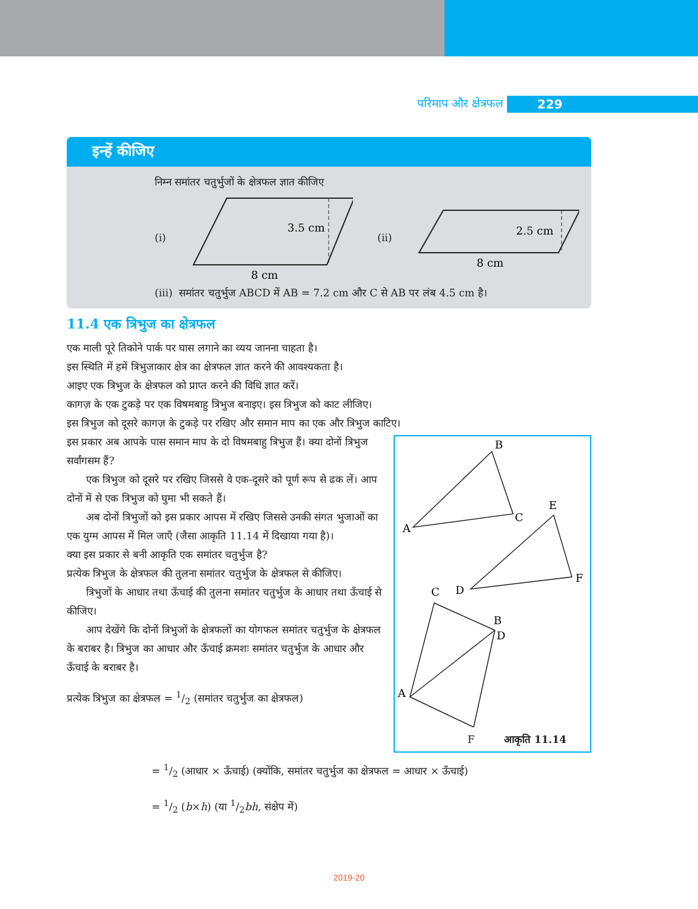परिमाप और क्षेत्रफल 229
इन्हें कीजिए
निम्न समांतर चतुर्भुजों के क्षेत्रफल ज्ञात कीजिए
(i)
3.5 cm
8 cm
(ii)
2.5 cm
8 cm
(iii) समांतर चतुर्भुज ABCD में AB = 7.2 cm और C से AB पर लंब 4.5 cm है।
11.4 एक त्रिभुज का क्षेत्रफल
एक माली पूरे तिकोने पार्क पर घास लगाने का व्यय जानना चाहता है।
इस स्थिति में हमें त्रिभुजाकार क्षेत्र का क्षेत्रफल ज्ञात करने की आवश्यकता है।
आइए एक त्रिभुज के क्षेत्रफल को प्राप्त करने की विधि ज्ञात करें।
कागज़ के एक टुकड़े पर एक विषमबाहु त्रिभुज बनाइए। इस त्रिभुज को काट लीजिए।
इस त्रिभुज को दूसरे कागज़ के टुकड़े पर रखिए और समान माप का एक और त्रिभुज काटिए।
इस प्रकार अब आपके पास समान माप के दो विषमबाहु त्रिभुज हैं। क्या दोनों त्रिभुज सर्वांगसम हैं?
एक त्रिभुज को दूसरे पर रखिए जिससे वे एक-दूसरे को पूर्ण रूप से ढक लें। आप दोनों में से एक त्रिभुज को घुमा भी सकते हैं।
अब दोनों त्रिभुजों को इस प्रकार आपस में रखिए जिससे उनकी संगत भुजाओं का एक युग्म आपस में मिल जाएँ (जैसा आकृति 11.14 में दिखाया गया है)।
क्या इस प्रकार से बनी आकृति एक समांतर चतुर्भुज है?
प्रत्येक त्रिभुज के क्षेत्रफल की तुलना समांतर चतुर्भुज के क्षेत्रफल से कीजिए।
त्रिभुजों के आधार तथा ऊँचाई की तुलना समांतर चतुर्भुज के आधार तथा ऊँचाई से कीजिए।
आप देखेंगे कि दोनों त्रिभुजों के क्षेत्रफलों का योगफल समांतर चतुर्भुज के क्षेत्रफल के बराबर है। त्रिभुज का आधार और ऊँचाई क्रमशः समांतर चतुर्भुज के आधार और ऊँचाई के बराबर है।
प्रत्येक त्रिभुज का क्षेत्रफल = 1/2 (समांतर चतुर्भुज का क्षेत्रफल)
B
A
C
E
D
F
C
B
D
A
आकृति 11.14
F
= 1/2 (आधार × ऊँचाई) (क्योंकि, समांतर चतुर्भुज का क्षेत्रफल = आधार × ऊँचाई)
= 1/2 (b×h) (या 1/2bh, संक्षेप में)
2019-20